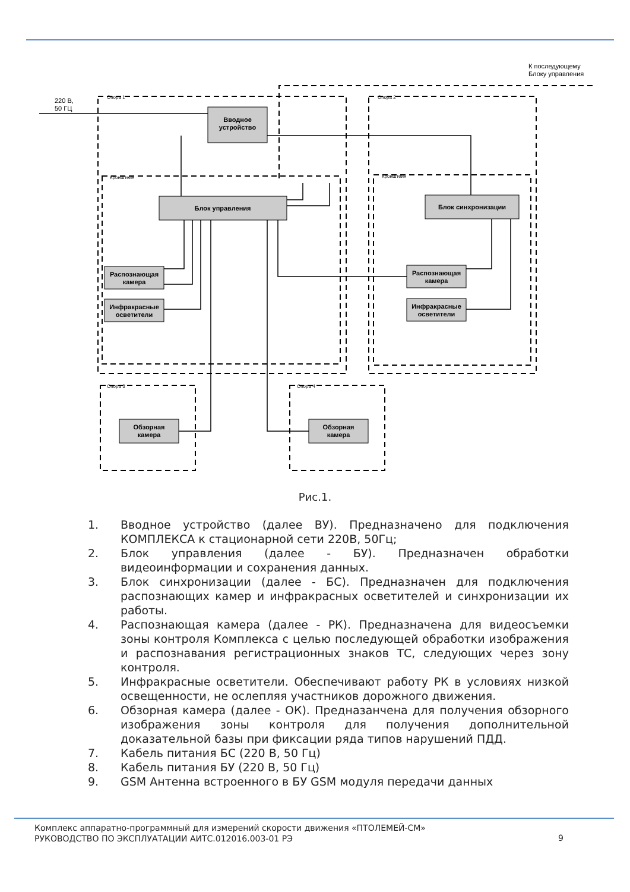Вводное
устройство
Блок управления
Блок синхронизации
Распознающая
камера
Инфракрасные
осветители
Распознающая
камера
Инфракрасные
осветители
Обзорная
камера
Обзорная
камера
220 В,
50 ГЦ
К последующему
Блоку управления
Опора 1
Опора 2
Кронштейн
Кронштейн
Опора 3
Опора 4
Рис.1.
1. Вводное устройство (далее ВУ). Предназначено для подключения КОМПЛЕКСА к стационарной сети 220В, 50Гц;
2. Блок управления (далее - БУ). Предназначен обработки видеоинформации и сохранения данных.
3. Блок синхронизации (далее - БС). Предназначен для подключения распознающих камер и инфракрасных осветителей и синхронизации их работы.
4. Распознающая камера (далее - РК). Предназначена для видеосъемки зоны контроля Комплекса с целью последующей обработки изображения и распознавания регистрационных знаков ТС, следующих через зону контроля.
5. Инфракрасные осветители. Обеспечивают работу РК в условиях низкой освещенности, не ослепляя участников дорожного движения.
6. Обзорная камера (далее - ОК). Предназанчена для получения обзорного изображения зоны контроля для получения дополнительной доказательной базы при фиксации ряда типов нарушений ПДД.
7. Кабель питания БС (220 В, 50 Гц)
8. Кабель питания БУ (220 В, 50 Гц)
9. GSM Антенна встроенного в БУ GSM модуля передачи данных
Комплекс аппаратно-программный для измерений скорости движения «ПТОЛЕМЕЙ-СМ»
РУКОВОДСТВО ПО ЭКСПЛУАТАЦИИ АИТС.012016.003-01 РЭ
9